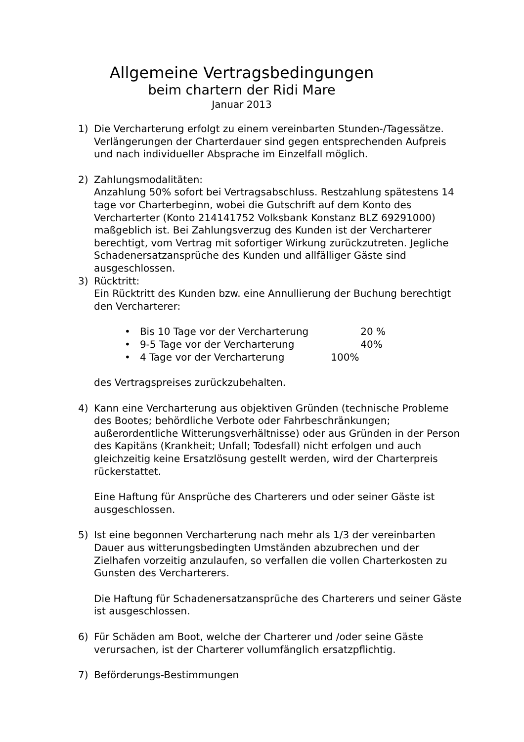Allgemeine Vertragsbedingungen
beim chartern der Ridi Mare
Januar 2013
1) Die Vercharterung erfolgt zu einem vereinbarten Stunden-/Tagessätze. Verlängerungen der Charterdauer sind gegen entsprechenden Aufpreis und nach individueller Absprache im Einzelfall möglich.
2) Zahlungsmodalitäten:
Anzahlung 50% sofort bei Vertragsabschluss. Restzahlung spätestens 14 tage vor Charterbeginn, wobei die Gutschrift auf dem Konto des Vercharterter (Konto 214141752 Volksbank Konstanz BLZ 69291000) maßgeblich ist. Bei Zahlungsverzug des Kunden ist der Vercharterer berechtigt, vom Vertrag mit sofortiger Wirkung zurückzutreten. Jegliche Schadenersatzansprüche des Kunden und allfälliger Gäste sind ausgeschlossen.
3) Rücktritt:
Ein Rücktritt des Kunden bzw. eine Annullierung der Buchung berechtigt den Vercharterer:
• Bis 10 Tage vor der Vercharterung 20 %
• 9-5 Tage vor der Vercharterung 40%
• 4 Tage vor der Vercharterung 100%
des Vertragspreises zurückzubehalten.
4) Kann eine Vercharterung aus objektiven Gründen (technische Probleme des Bootes; behördliche Verbote oder Fahrbeschränkungen; außerordentliche Witterungsverhältnisse) oder aus Gründen in der Person des Kapitäns (Krankheit; Unfall; Todesfall) nicht erfolgen und auch gleichzeitig keine Ersatzlösung gestellt werden, wird der Charterpreis rückerstattet.
Eine Haftung für Ansprüche des Charterers und oder seiner Gäste ist ausgeschlossen.
5) Ist eine begonnen Vercharterung nach mehr als 1/3 der vereinbarten Dauer aus witterungsbedingten Umständen abzubrechen und der Zielhafen vorzeitig anzulaufen, so verfallen die vollen Charterkosten zu Gunsten des Vercharterers.
Die Haftung für Schadenersatzansprüche des Charterers und seiner Gäste ist ausgeschlossen.
6) Für Schäden am Boot, welche der Charterer und /oder seine Gäste verursachen, ist der Charterer vollumfänglich ersatzpflichtig.
7) Beförderungs-Bestimmungen